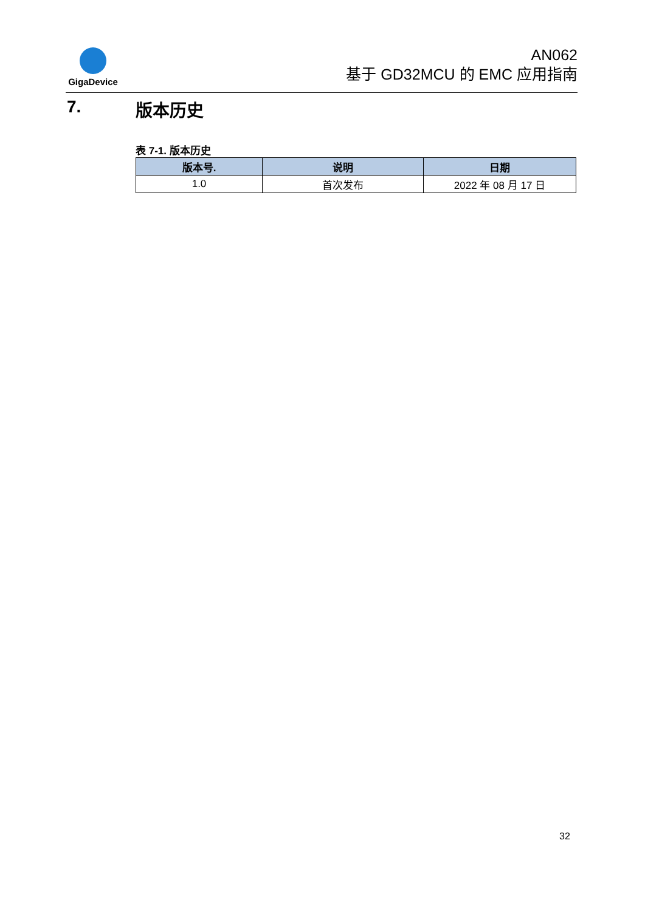GigaDevice
AN062
基于 GD32MCU 的 EMC 应用指南
7. 版本历史
表 7-1. 版本历史
| 版本号. | 说明 | 日期 |
| --- | --- | --- |
| 1.0 | 首次发布 | 2022 年 08 月 17 日 |
32